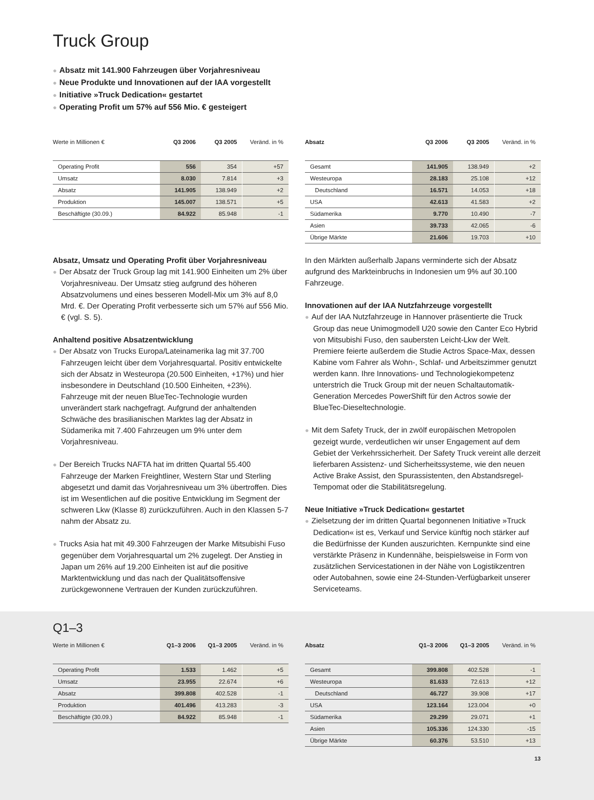Truck Group
● Absatz mit 141.900 Fahrzeugen über Vorjahresniveau
● Neue Produkte und Innovationen auf der IAA vorgestellt
● Initiative »Truck Dedication« gestartet
● Operating Profit um 57% auf 556 Mio. € gesteigert
| Werte in Millionen € | Q3 2006 | Q3 2005 | Veränd. in % |
| --- | --- | --- | --- |
| Operating Profit | 556 | 354 | +57 |
| Umsatz | 8.030 | 7.814 | +3 |
| Absatz | 141.905 | 138.949 | +2 |
| Produktion | 145.007 | 138.571 | +5 |
| Beschäftigte (30.09.) | 84.922 | 85.948 | -1 |
| Absatz | Q3 2006 | Q3 2005 | Veränd. in % |
| --- | --- | --- | --- |
| Gesamt | 141.905 | 138.949 | +2 |
| Westeuropa | 28.183 | 25.108 | +12 |
| Deutschland | 16.571 | 14.053 | +18 |
| USA | 42.613 | 41.583 | +2 |
| Südamerika | 9.770 | 10.490 | -7 |
| Asien | 39.733 | 42.065 | -6 |
| Übrige Märkte | 21.606 | 19.703 | +10 |
Absatz, Umsatz und Operating Profit über Vorjahresniveau
● Der Absatz der Truck Group lag mit 141.900 Einheiten um 2% über Vorjahresniveau. Der Umsatz stieg aufgrund des höheren Absatzvolumens und eines besseren Modell-Mix um 3% auf 8,0 Mrd. €. Der Operating Profit verbesserte sich um 57% auf 556 Mio. € (vgl. S. 5).
Anhaltend positive Absatzentwicklung
● Der Absatz von Trucks Europa/Lateinamerika lag mit 37.700 Fahrzeugen leicht über dem Vorjahresquartal. Positiv entwickelte sich der Absatz in Westeuropa (20.500 Einheiten, +17%) und hier insbesondere in Deutschland (10.500 Einheiten, +23%). Fahrzeuge mit der neuen BlueTec-Technologie wurden unverändert stark nachgefragt. Aufgrund der anhaltenden Schwäche des brasilianischen Marktes lag der Absatz in Südamerika mit 7.400 Fahrzeugen um 9% unter dem Vorjahresniveau.
● Der Bereich Trucks NAFTA hat im dritten Quartal 55.400 Fahrzeuge der Marken Freightliner, Western Star und Sterling abgesetzt und damit das Vorjahresniveau um 3% übertroffen. Dies ist im Wesentlichen auf die positive Entwicklung im Segment der schweren Lkw (Klasse 8) zurückzuführen. Auch in den Klassen 5-7 nahm der Absatz zu.
● Trucks Asia hat mit 49.300 Fahrzeugen der Marke Mitsubishi Fuso gegenüber dem Vorjahresquartal um 2% zugelegt. Der Anstieg in Japan um 26% auf 19.200 Einheiten ist auf die positive Marktentwicklung und das nach der Qualitätsoffensive zurückgewonnene Vertrauen der Kunden zurückzuführen.
In den Märkten außerhalb Japans verminderte sich der Absatz aufgrund des Markteinbruchs in Indonesien um 9% auf 30.100 Fahrzeuge.
Innovationen auf der IAA Nutzfahrzeuge vorgestellt
● Auf der IAA Nutzfahrzeuge in Hannover präsentierte die Truck Group das neue Unimogmodell U20 sowie den Canter Eco Hybrid von Mitsubishi Fuso, den saubersten Leicht-Lkw der Welt. Premiere feierte außerdem die Studie Actros Space-Max, dessen Kabine vom Fahrer als Wohn-, Schlaf- und Arbeitszimmer genutzt werden kann. Ihre Innovations- und Technologiekompetenz unterstrich die Truck Group mit der neuen Schaltautomatik-Generation Mercedes PowerShift für den Actros sowie der BlueTec-Dieseltechnologie.
● Mit dem Safety Truck, der in zwölf europäischen Metropolen gezeigt wurde, verdeutlichen wir unser Engagement auf dem Gebiet der Verkehrssicherheit. Der Safety Truck vereint alle derzeit lieferbaren Assistenz- und Sicherheitssysteme, wie den neuen Active Brake Assist, den Spurassistenten, den Abstandsregel-Tempomat oder die Stabilitätsregelung.
Neue Initiative »Truck Dedication« gestartet
● Zielsetzung der im dritten Quartal begonnenen Initiative »Truck Dedication« ist es, Verkauf und Service künftig noch stärker auf die Bedürfnisse der Kunden auszurichten. Kernpunkte sind eine verstärkte Präsenz in Kundennähe, beispielsweise in Form von zusätzlichen Servicestationen in der Nähe von Logistikzentren oder Autobahnen, sowie eine 24-Stunden-Verfügbarkeit unserer Serviceteams.
Q1–3
| Werte in Millionen € | Q1–3 2006 | Q1–3 2005 | Veränd. in % |
| --- | --- | --- | --- |
| Operating Profit | 1.533 | 1.462 | +5 |
| Umsatz | 23.955 | 22.674 | +6 |
| Absatz | 399.808 | 402.528 | -1 |
| Produktion | 401.496 | 413.283 | -3 |
| Beschäftigte (30.09.) | 84.922 | 85.948 | -1 |
| Absatz | Q1–3 2006 | Q1–3 2005 | Veränd. in % |
| --- | --- | --- | --- |
| Gesamt | 399.808 | 402.528 | -1 |
| Westeuropa | 81.633 | 72.613 | +12 |
| Deutschland | 46.727 | 39.908 | +17 |
| USA | 123.164 | 123.004 | +0 |
| Südamerika | 29.299 | 29.071 | +1 |
| Asien | 105.336 | 124.330 | -15 |
| Übrige Märkte | 60.376 | 53.510 | +13 |
13